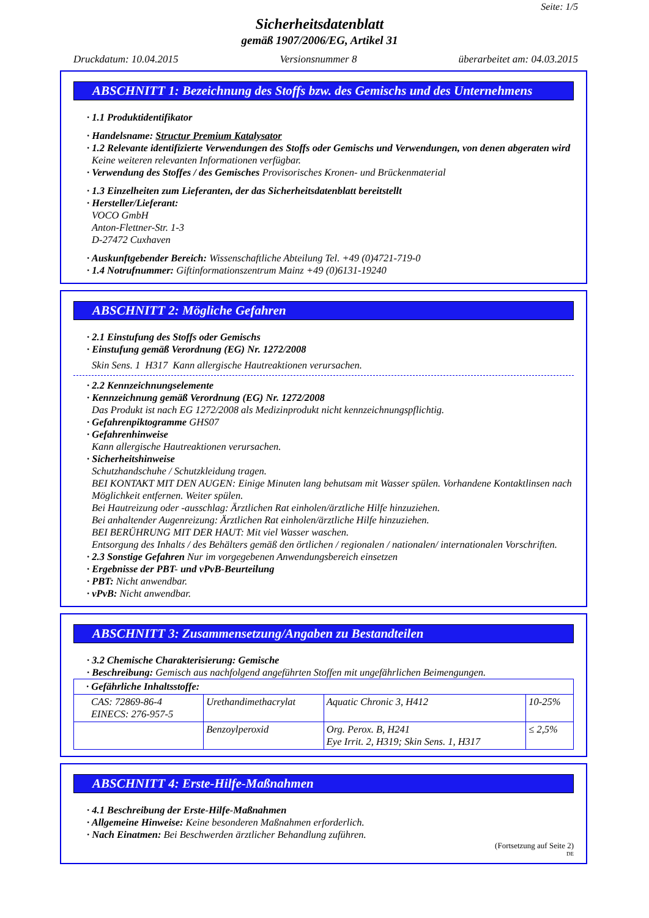Seite: 1/5
Sicherheitsdatenblatt
gemäß 1907/2006/EG, Artikel 31
Druckdatum: 10.04.2015 Versionsnummer 8 überarbeitet am: 04.03.2015
ABSCHNITT 1: Bezeichnung des Stoffs bzw. des Gemischs und des Unternehmens
· 1.1 Produktidentifikator
· Handelsname: Structur Premium Katalysator
· 1.2 Relevante identifizierte Verwendungen des Stoffs oder Gemischs und Verwendungen, von denen abgeraten wird
Keine weiteren relevanten Informationen verfügbar.
· Verwendung des Stoffes / des Gemisches Provisorisches Kronen- und Brückenmaterial
· 1.3 Einzelheiten zum Lieferanten, der das Sicherheitsdatenblatt bereitstellt
· Hersteller/Lieferant:
VOCO GmbH
Anton-Flettner-Str. 1-3
D-27472 Cuxhaven
· Auskunftgebender Bereich: Wissenschaftliche Abteilung Tel. +49 (0)4721-719-0
· 1.4 Notrufnummer: Giftinformationszentrum Mainz +49 (0)6131-19240
ABSCHNITT 2: Mögliche Gefahren
· 2.1 Einstufung des Stoffs oder Gemischs
· Einstufung gemäß Verordnung (EG) Nr. 1272/2008
Skin Sens. 1 H317 Kann allergische Hautreaktionen verursachen.
· 2.2 Kennzeichnungselemente
· Kennzeichnung gemäß Verordnung (EG) Nr. 1272/2008
Das Produkt ist nach EG 1272/2008 als Medizinprodukt nicht kennzeichnungspflichtig.
· Gefahrenpiktogramme GHS07
· Gefahrenhinweise
Kann allergische Hautreaktionen verursachen.
· Sicherheitshinweise
Schutzhandschuhe / Schutzkleidung tragen.
BEI KONTAKT MIT DEN AUGEN: Einige Minuten lang behutsam mit Wasser spülen. Vorhandene Kontaktlinsen nach Möglichkeit entfernen. Weiter spülen.
Bei Hautreizung oder -ausschlag: Ärztlichen Rat einholen/ärztliche Hilfe hinzuziehen.
Bei anhaltender Augenreizung: Ärztlichen Rat einholen/ärztliche Hilfe hinzuziehen.
BEI BERÜHRUNG MIT DER HAUT: Mit viel Wasser waschen.
Entsorgung des Inhalts / des Behälters gemäß den örtlichen / regionalen / nationalen/ internationalen Vorschriften.
· 2.3 Sonstige Gefahren Nur im vorgegebenen Anwendungsbereich einsetzen
· Ergebnisse der PBT- und vPvB-Beurteilung
· PBT: Nicht anwendbar.
· vPvB: Nicht anwendbar.
ABSCHNITT 3: Zusammensetzung/Angaben zu Bestandteilen
· 3.2 Chemische Charakterisierung: Gemische
· Beschreibung: Gemisch aus nachfolgend angeführten Stoffen mit ungefährlichen Beimengungen.
| · Gefährliche Inhaltsstoffe: | | | |
| CAS: 72869-86-4 EINECS: 276-957-5 | Urethandimethacrylat | Aquatic Chronic 3, H412 | 10-25% |
| | Benzoylperoxid | Org. Perox. B, H241 Eye Irrit. 2, H319; Skin Sens. 1, H317 | ≤ 2,5% |
ABSCHNITT 4: Erste-Hilfe-Maßnahmen
· 4.1 Beschreibung der Erste-Hilfe-Maßnahmen
· Allgemeine Hinweise: Keine besonderen Maßnahmen erforderlich.
· Nach Einatmen: Bei Beschwerden ärztlicher Behandlung zuführen.
(Fortsetzung auf Seite 2)
DE